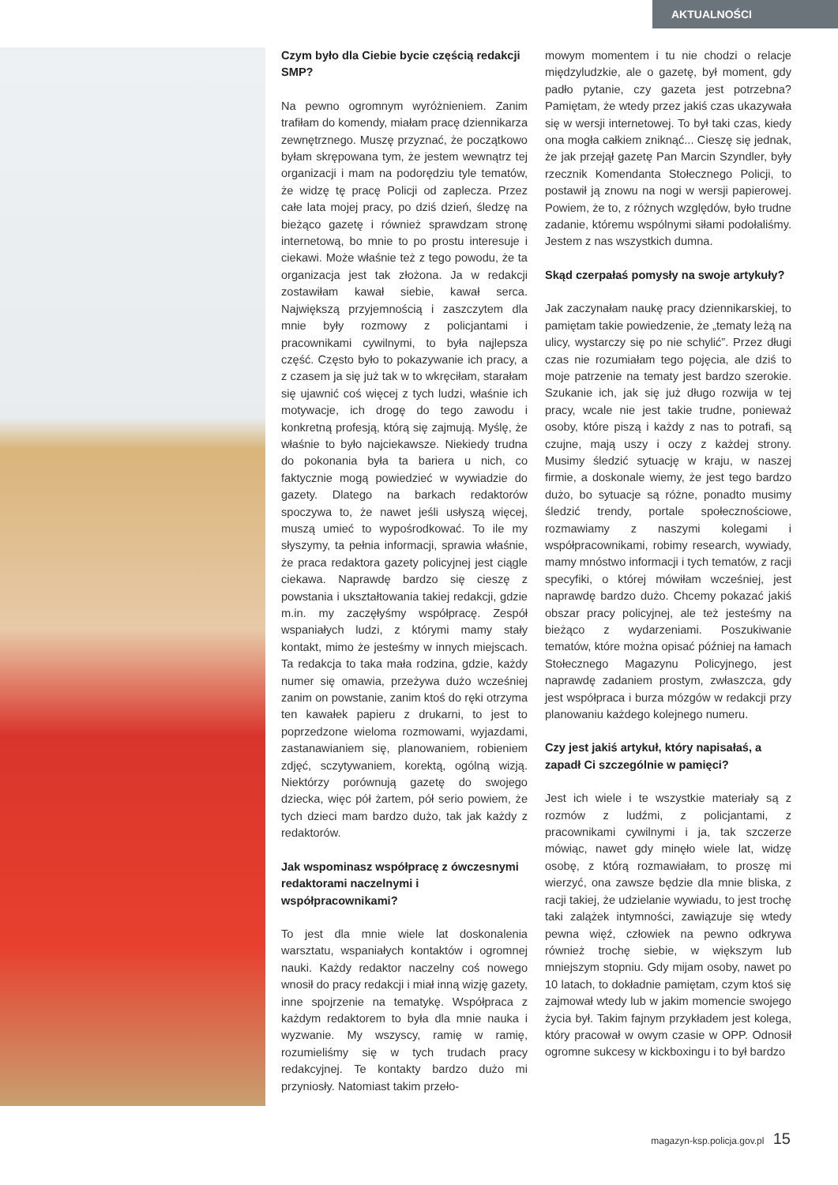AKTUALNOŚCI
Czym było dla Ciebie bycie częścią redakcji SMP?
Na pewno ogromnym wyróżnieniem. Zanim trafiłam do komendy, miałam pracę dziennikarza zewnętrznego. Muszę przyznać, że początkowo byłam skrępowana tym, że jestem wewnątrz tej organizacji i mam na podorędziu tyle tematów, że widzę tę pracę Policji od zaplecza. Przez całe lata mojej pracy, po dziś dzień, śledzę na bieżąco gazetę i również sprawdzam stronę internetową, bo mnie to po prostu interesuje i ciekawi. Może właśnie też z tego powodu, że ta organizacja jest tak złożona. Ja w redakcji zostawiłam kawał siebie, kawał serca. Największą przyjemnością i zaszczytem dla mnie były rozmowy z policjantami i pracownikami cywilnymi, to była najlepsza część. Często było to pokazywanie ich pracy, a z czasem ja się już tak w to wkręciłam, starałam się ujawnić coś więcej z tych ludzi, właśnie ich motywacje, ich drogę do tego zawodu i konkretną profesją, którą się zajmują. Myślę, że właśnie to było najciekawsze. Niekiedy trudna do pokonania była ta bariera u nich, co faktycznie mogą powiedzieć w wywiadzie do gazety. Dlatego na barkach redaktorów spoczywa to, że nawet jeśli usłyszą więcej, muszą umieć to wypośrodkować. To ile my słyszymy, ta pełnia informacji, sprawia właśnie, że praca redaktora gazety policyjnej jest ciągle ciekawa. Naprawdę bardzo się cieszę z powstania i ukształtowania takiej redakcji, gdzie m.in. my zaczęłyśmy współpracę. Zespół wspaniałych ludzi, z którymi mamy stały kontakt, mimo że jesteśmy w innych miejscach. Ta redakcja to taka mała rodzina, gdzie, każdy numer się omawia, przeżywa dużo wcześniej zanim on powstanie, zanim ktoś do ręki otrzyma ten kawałek papieru z drukarni, to jest to poprzedzone wieloma rozmowami, wyjazdami, zastanawianiem się, planowaniem, robieniem zdjęć, sczytywaniem, korektą, ogólną wizją. Niektórzy porównują gazetę do swojego dziecka, więc pół żartem, pół serio powiem, że tych dzieci mam bardzo dużo, tak jak każdy z redaktorów.
Jak wspominasz współpracę z ówczesnymi redaktorami naczelnymi i współpracownikami?
To jest dla mnie wiele lat doskonalenia warsztatu, wspaniałych kontaktów i ogromnej nauki. Każdy redaktor naczelny coś nowego wnosił do pracy redakcji i miał inną wizję gazety, inne spojrzenie na tematykę. Współpraca z każdym redaktorem to była dla mnie nauka i wyzwanie. My wszyscy, ramię w ramię, rozumieliśmy się w tych trudach pracy redakcyjnej. Te kontakty bardzo dużo mi przyniosły. Natomiast takim przeło-
mowym momentem i tu nie chodzi o relacje międzyludzkie, ale o gazetę, był moment, gdy padło pytanie, czy gazeta jest potrzebna? Pamiętam, że wtedy przez jakiś czas ukazywała się w wersji internetowej. To był taki czas, kiedy ona mogła całkiem zniknąć... Cieszę się jednak, że jak przejął gazetę Pan Marcin Szyndler, były rzecznik Komendanta Stołecznego Policji, to postawił ją znowu na nogi w wersji papierowej. Powiem, że to, z różnych względów, było trudne zadanie, któremu wspólnymi siłami podołaliśmy. Jestem z nas wszystkich dumna.
Skąd czerpałaś pomysły na swoje artykuły?
Jak zaczynałam naukę pracy dziennikarskiej, to pamiętam takie powiedzenie, że „tematy leżą na ulicy, wystarczy się po nie schylić”. Przez długi czas nie rozumiałam tego pojęcia, ale dziś to moje patrzenie na tematy jest bardzo szerokie. Szukanie ich, jak się już długo rozwija w tej pracy, wcale nie jest takie trudne, ponieważ osoby, które piszą i każdy z nas to potrafi, są czujne, mają uszy i oczy z każdej strony. Musimy śledzić sytuację w kraju, w naszej firmie, a doskonale wiemy, że jest tego bardzo dużo, bo sytuacje są różne, ponadto musimy śledzić trendy, portale społecznościowe, rozmawiamy z naszymi kolegami i współpracownikami, robimy research, wywiady, mamy mnóstwo informacji i tych tematów, z racji specyfiki, o której mówiłam wcześniej, jest naprawdę bardzo dużo. Chcemy pokazać jakiś obszar pracy policyjnej, ale też jesteśmy na bieżąco z wydarzeniami. Poszukiwanie tematów, które można opisać później na łamach Stołecznego Magazynu Policyjnego, jest naprawdę zadaniem prostym, zwłaszcza, gdy jest współpraca i burza mózgów w redakcji przy planowaniu każdego kolejnego numeru.
Czy jest jakiś artykuł, który napisałaś, a zapadł Ci szczególnie w pamięci?
Jest ich wiele i te wszystkie materiały są z rozmów z ludźmi, z policjantami, z pracownikami cywilnymi i ja, tak szczerze mówiąc, nawet gdy minęło wiele lat, widzę osobę, z którą rozmawiałam, to proszę mi wierzyć, ona zawsze będzie dla mnie bliska, z racji takiej, że udzielanie wywiadu, to jest trochę taki zalążek intymności, zawiązuje się wtedy pewna więź, człowiek na pewno odkrywa również trochę siebie, w większym lub mniejszym stopniu. Gdy mijam osoby, nawet po 10 latach, to dokładnie pamiętam, czym ktoś się zajmował wtedy lub w jakim momencie swojego życia był. Takim fajnym przykładem jest kolega, który pracował w owym czasie w OPP. Odnosił ogromne sukcesy w kickboxingu i to był bardzo
magazyn-ksp.policja.gov.pl 15